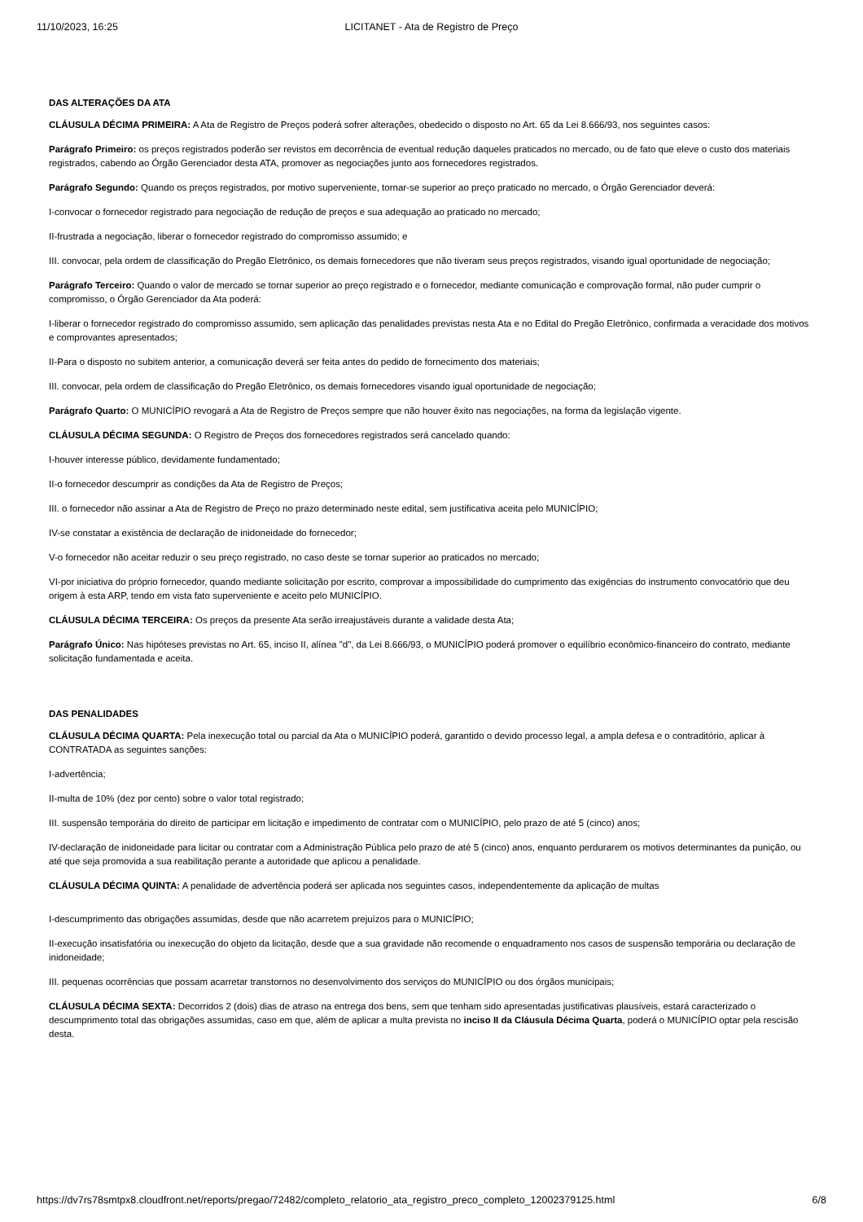11/10/2023, 16:25 LICITANET - Ata de Registro de Preço
DAS ALTERAÇÕES DA ATA
CLÁUSULA DÉCIMA PRIMEIRA: A Ata de Registro de Preços poderá sofrer alterações, obedecido o disposto no Art. 65 da Lei 8.666/93, nos seguintes casos:
Parágrafo Primeiro: os preços registrados poderão ser revistos em decorrência de eventual redução daqueles praticados no mercado, ou de fato que eleve o custo dos materiais registrados, cabendo ao Órgão Gerenciador desta ATA, promover as negociações junto aos fornecedores registrados.
Parágrafo Segundo: Quando os preços registrados, por motivo superveniente, tornar-se superior ao preço praticado no mercado, o Órgão Gerenciador deverá:
I-convocar o fornecedor registrado para negociação de redução de preços e sua adequação ao praticado no mercado;
II-frustrada a negociação, liberar o fornecedor registrado do compromisso assumido; e
III. convocar, pela ordem de classificação do Pregão Eletrônico, os demais fornecedores que não tiveram seus preços registrados, visando igual oportunidade de negociação;
Parágrafo Terceiro: Quando o valor de mercado se tornar superior ao preço registrado e o fornecedor, mediante comunicação e comprovação formal, não puder cumprir o compromisso, o Órgão Gerenciador da Ata poderá:
I-liberar o fornecedor registrado do compromisso assumido, sem aplicação das penalidades previstas nesta Ata e no Edital do Pregão Eletrônico, confirmada a veracidade dos motivos e comprovantes apresentados;
II-Para o disposto no subitem anterior, a comunicação deverá ser feita antes do pedido de fornecimento dos materiais;
III. convocar, pela ordem de classificação do Pregão Eletrônico, os demais fornecedores visando igual oportunidade de negociação;
Parágrafo Quarto: O MUNICÍPIO revogará a Ata de Registro de Preços sempre que não houver êxito nas negociações, na forma da legislação vigente.
CLÁUSULA DÉCIMA SEGUNDA: O Registro de Preços dos fornecedores registrados será cancelado quando:
I-houver interesse público, devidamente fundamentado;
II-o fornecedor descumprir as condições da Ata de Registro de Preços;
III. o fornecedor não assinar a Ata de Registro de Preço no prazo determinado neste edital, sem justificativa aceita pelo MUNICÍPIO;
IV-se constatar a existência de declaração de inidoneidade do fornecedor;
V-o fornecedor não aceitar reduzir o seu preço registrado, no caso deste se tornar superior ao praticados no mercado;
VI-por iniciativa do próprio fornecedor, quando mediante solicitação por escrito, comprovar a impossibilidade do cumprimento das exigências do instrumento convocatório que deu origem à esta ARP, tendo em vista fato superveniente e aceito pelo MUNICÍPIO.
CLÁUSULA DÉCIMA TERCEIRA: Os preços da presente Ata serão irreajustáveis durante a validade desta Ata;
Parágrafo Único: Nas hipóteses previstas no Art. 65, inciso II, alínea "d", da Lei 8.666/93, o MUNICÍPIO poderá promover o equilíbrio econômico-financeiro do contrato, mediante solicitação fundamentada e aceita.
DAS PENALIDADES
CLÁUSULA DÉCIMA QUARTA: Pela inexecução total ou parcial da Ata o MUNICÍPIO poderá, garantido o devido processo legal, a ampla defesa e o contraditório, aplicar à CONTRATADA as seguintes sanções:
I-advertência;
II-multa de 10% (dez por cento) sobre o valor total registrado;
III. suspensão temporária do direito de participar em licitação e impedimento de contratar com o MUNICÍPIO, pelo prazo de até 5 (cinco) anos;
IV-declaração de inidoneidade para licitar ou contratar com a Administração Pública pelo prazo de até 5 (cinco) anos, enquanto perdurarem os motivos determinantes da punição, ou até que seja promovida a sua reabilitação perante a autoridade que aplicou a penalidade.
CLÁUSULA DÉCIMA QUINTA: A penalidade de advertência poderá ser aplicada nos seguintes casos, independentemente da aplicação de multas
I-descumprimento das obrigações assumidas, desde que não acarretem prejuízos para o MUNICÍPIO;
II-execução insatisfatória ou inexecução do objeto da licitação, desde que a sua gravidade não recomende o enquadramento nos casos de suspensão temporária ou declaração de inidoneidade;
III. pequenas ocorrências que possam acarretar transtornos no desenvolvimento dos serviços do MUNICÍPIO ou dos órgãos municipais;
CLÁUSULA DÉCIMA SEXTA: Decorridos 2 (dois) dias de atraso na entrega dos bens, sem que tenham sido apresentadas justificativas plausíveis, estará caracterizado o descumprimento total das obrigações assumidas, caso em que, além de aplicar a multa prevista no inciso II da Cláusula Décima Quarta, poderá o MUNICÍPIO optar pela rescisão desta.
https://dv7rs78smtpx8.cloudfront.net/reports/pregao/72482/completo_relatorio_ata_registro_preco_completo_12002379125.html 6/8